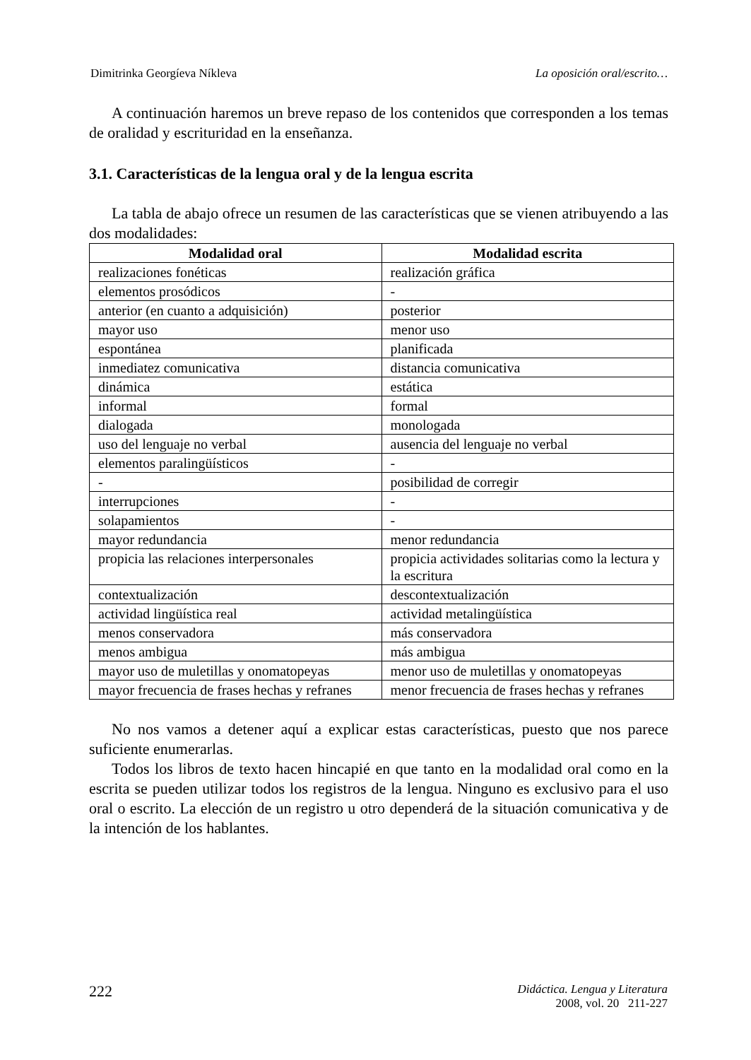Dimitrinka Georgíeva Níkleva La oposición oral/escrito…
A continuación haremos un breve repaso de los contenidos que corresponden a los temas de oralidad y escrituridad en la enseñanza.
3.1. Características de la lengua oral y de la lengua escrita
La tabla de abajo ofrece un resumen de las características que se vienen atribuyendo a las dos modalidades:
| Modalidad oral | Modalidad escrita |
| --- | --- |
| realizaciones fonéticas | realización gráfica |
| elementos prosódicos | - |
| anterior (en cuanto a adquisición) | posterior |
| mayor uso | menor uso |
| espontánea | planificada |
| inmediatez comunicativa | distancia comunicativa |
| dinámica | estática |
| informal | formal |
| dialogada | monologada |
| uso del lenguaje no verbal | ausencia del lenguaje no verbal |
| elementos paralingüísticos | - |
| - | posibilidad de corregir |
| interrupciones | - |
| solapamientos | - |
| mayor redundancia | menor redundancia |
| propicia las relaciones interpersonales | propicia actividades solitarias como la lectura y la escritura |
| contextualización | descontextualización |
| actividad lingüística real | actividad metalingüística |
| menos conservadora | más conservadora |
| menos ambigua | más ambigua |
| mayor uso de muletillas y onomatopeyas | menor uso de muletillas y onomatopeyas |
| mayor frecuencia de frases hechas y refranes | menor frecuencia de frases hechas y refranes |
No nos vamos a detener aquí a explicar estas características, puesto que nos parece suficiente enumerarlas.
Todos los libros de texto hacen hincapié en que tanto en la modalidad oral como en la escrita se pueden utilizar todos los registros de la lengua. Ninguno es exclusivo para el uso oral o escrito. La elección de un registro u otro dependerá de la situación comunicativa y de la intención de los hablantes.
222
Didáctica. Lengua y Literatura
2008, vol. 20 211-227